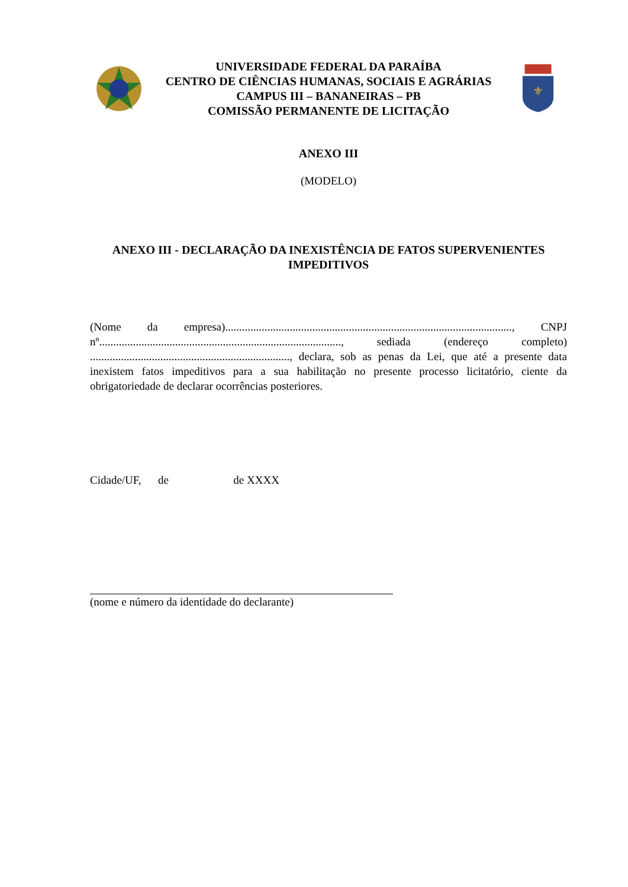UNIVERSIDADE FEDERAL DA PARAÍBA
CENTRO DE CIÊNCIAS HUMANAS, SOCIAIS E AGRÁRIAS
CAMPUS III – BANANEIRAS – PB
COMISSÃO PERMANENTE DE LICITAÇÃO
⚜
ANEXO III
(MODELO)
ANEXO III - DECLARAÇÃO DA INEXISTÊNCIA DE FATOS SUPERVENIENTES IMPEDITIVOS
(Nome da empresa)......................................................................................................, CNPJ nº......................................................................................, sediada (endereço completo) ......................................................................., declara, sob as penas da Lei, que até a presente data inexistem fatos impeditivos para a sua habilitação no presente processo licitatório, ciente da obrigatoriedade de declarar ocorrências posteriores.
Cidade/UF, de de XXXX
(nome e número da identidade do declarante)